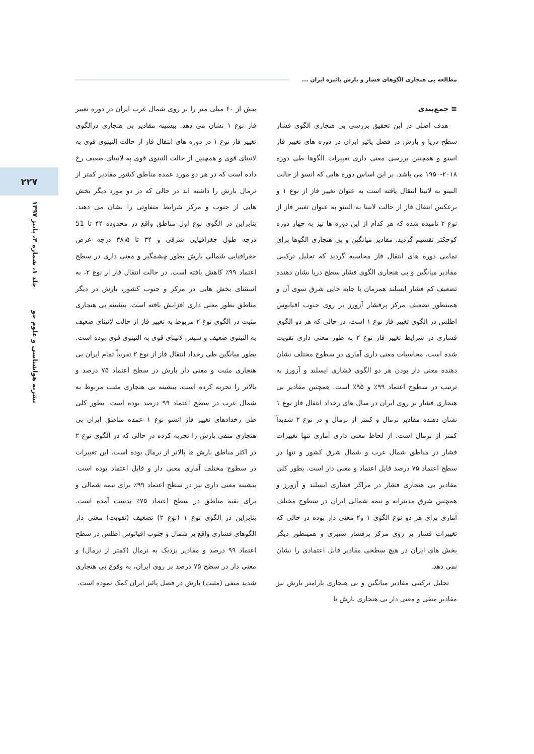مطالعه بی هنجاری الگوهای فشار و بارش پائیزه ایران ...
۲۲۷
نشریه هواشناسی و علوم جو جلد ۱، شماره ۳، پاییز ۱۳۹۷
≡ جمع‌بندی
هدف اصلی در این تحقیق بررسی بی هنجاری الگوی فشار سطح دریا و بارش در فصل پائیز ایران در دوره های تغییر فاز انسو و همچنین بررسی معنی داری تغییرات الگوها طی دوره ۲۰۱۸-۱۹۵۰ می باشد. بر این اساس دوره هایی که انسو از حالت النینو به لانینا انتقال یافته است به عنوان تغییر فاز از نوع ۱ و برعکس انتقال فاز از حالت لانینا به النینو به عنوان تغییر فاز از نوع ۲ نامیده شده که هر کدام از این دوره ها نیز به چهار دوره کوچکتر تقسیم گردید. مقادیر میانگین و بی هنجاری الگوها برای تمامی دوره های انتقال فاز محاسبه گردید که تحلیل ترکیبی مقادیر میانگین و بی هنجاری الگوی فشار سطح دریا نشان دهنده تضعیف کم فشار ایسلند همزمان با جابه جایی شرق سوی آن و همینطور تضعیف مرکز پرفشار آزورز بر روی جنوب اقیانوس اطلس در الگوی تغییر فاز نوع ۱ است، در حالی که هر دو الگوی فشاری در شرایط تغییر فاز نوع ۲ به طور معنی داری تقویت شده است. محاسبات معنی داری آماری در سطوح مختلف نشان دهنده معنی دار بودن هر دو الگوی فشاری ایسلند و آزورز به ترتیب در سطوح اعتماد ۹۹٪ و ۹۵٪ است. همچنین مقادیر بی هنجاری فشار بر روی ایران در سال های رخداد انتقال فاز نوع ۱ نشان دهنده مقادیر نرمال و کمتر از نرمال و در نوع ۲ شدیداً کمتر از نرمال است. از لحاظ معنی داری آماری تنها تغییرات فشار در مناطق شمال غرب و شمال شرق کشور و تنها در سطح اعتماد ۷۵ درصد قابل اعتماد و معنی دار است. بطور کلی مقادیر بی هنجاری فشار در مراکز فشاری ایسلند و آزورز و همچنین شرق مدیترانه و نیمه شمالی ایران در سطوح مختلف آماری برای هر دو نوع الگوی ۱ و۲ معنی دار بوده در حالی که تغییرات فشار بر روی مرکز پرفشار سیبری و همینطور دیگر بخش های ایران در هیچ سطحی مقادیر قابل اعتمادی را نشان نمی دهد.
تحلیل ترکیبی مقادیر میانگین و بی هنجاری پارامتر بارش نیز مقادیر منفی و معنی دار بی هنجاری بارش تا
بیش از ۶۰ میلی متر را بر روی شمال غرب ایران در دوره تغییر فاز نوع ۱ نشان می دهد. بیشینه مقادیر بی هنجاری درالگوی تغییر فاز نوع ۱ در دوره های انتقال فاز از حالت النینوی قوی به لانینای قوی و همچنین از حالت النینوی قوی به لانینای ضعیف رخ داده است که در هر دو مورد عمده مناطق کشور مقادیر کمتر از نرمال بارش را داشته اند در حالی که در دو مورد دیگر بخش هایی از جنوب و مرکز شرایط متفاوتی را نشان می دهند. بنابراین در الگوی نوع اول مناطق واقع در محدوده ۴۴ تا 51 درجه طول جغرافیایی شرقی و ۳۴ تا ۳۸٫۵ درجه عرض جغرافیایی شمالی بارش بطور چشمگیر و معنی داری در سطح اعتماد ۹۹٪ کاهش یافته است. در حالت انتقال فاز از نوع ۲، به استثنای بخش هایی در مرکز و جنوب کشور، بارش در دیگر مناطق بطور معنی داری افزایش یافته است. بیشینه بی هنجاری مثبت در الگوی نوع ۲ مربوط به تغییر فاز از حالت لانینای ضعیف به النینوی ضعیف و سپس لانینای قوی به النینوی قوی بوده است. بطور میانگین طی رخداد انتقال فاز از نوع ۲ تقریباً تمام ایران بی هنجاری مثبت و معنی دار بارش در سطح اعتماد ۷۵ درصد و بالاتر را تجربه کرده است. بیشینه بی هنجاری مثبت مربوط به شمال غرب در سطح اعتماد ۹۹ درصد بوده است. بطور کلی طی رخدادهای تغییر فاز انسو نوع ۱ عمده مناطق ایران بی هنجاری منفی بارش را تجربه کرده در حالی که در الگوی نوع ۲ در اکثر مناطق بارش ها بالاتر از نرمال بوده است. این تغییرات در سطوح مختلف آماری معنی دار و قابل اعتماد بوده است. بیشینه معنی داری نیز در سطح اعتماد ۹۹٪ برای نیمه شمالی و برای بقیه مناطق در سطح اعتماد ۷۵٪ بدست آمده است. بنابراین در الگوی نوع ۱ (نوع ۲) تضعیف (تقویت) معنی دار الگوهای فشاری واقع بر شمال و جنوب اقیانوس اطلس در سطح اعتماد ۹۹ درصد و مقادیر نزدیک به نرمال (کمتر از نرمال) و معنی دار در سطح ۷۵ درصد بر روی ایران، به وقوع بی هنجاری شدید منفی (مثبت) بارش در فصل پائیز ایران کمک نموده است.